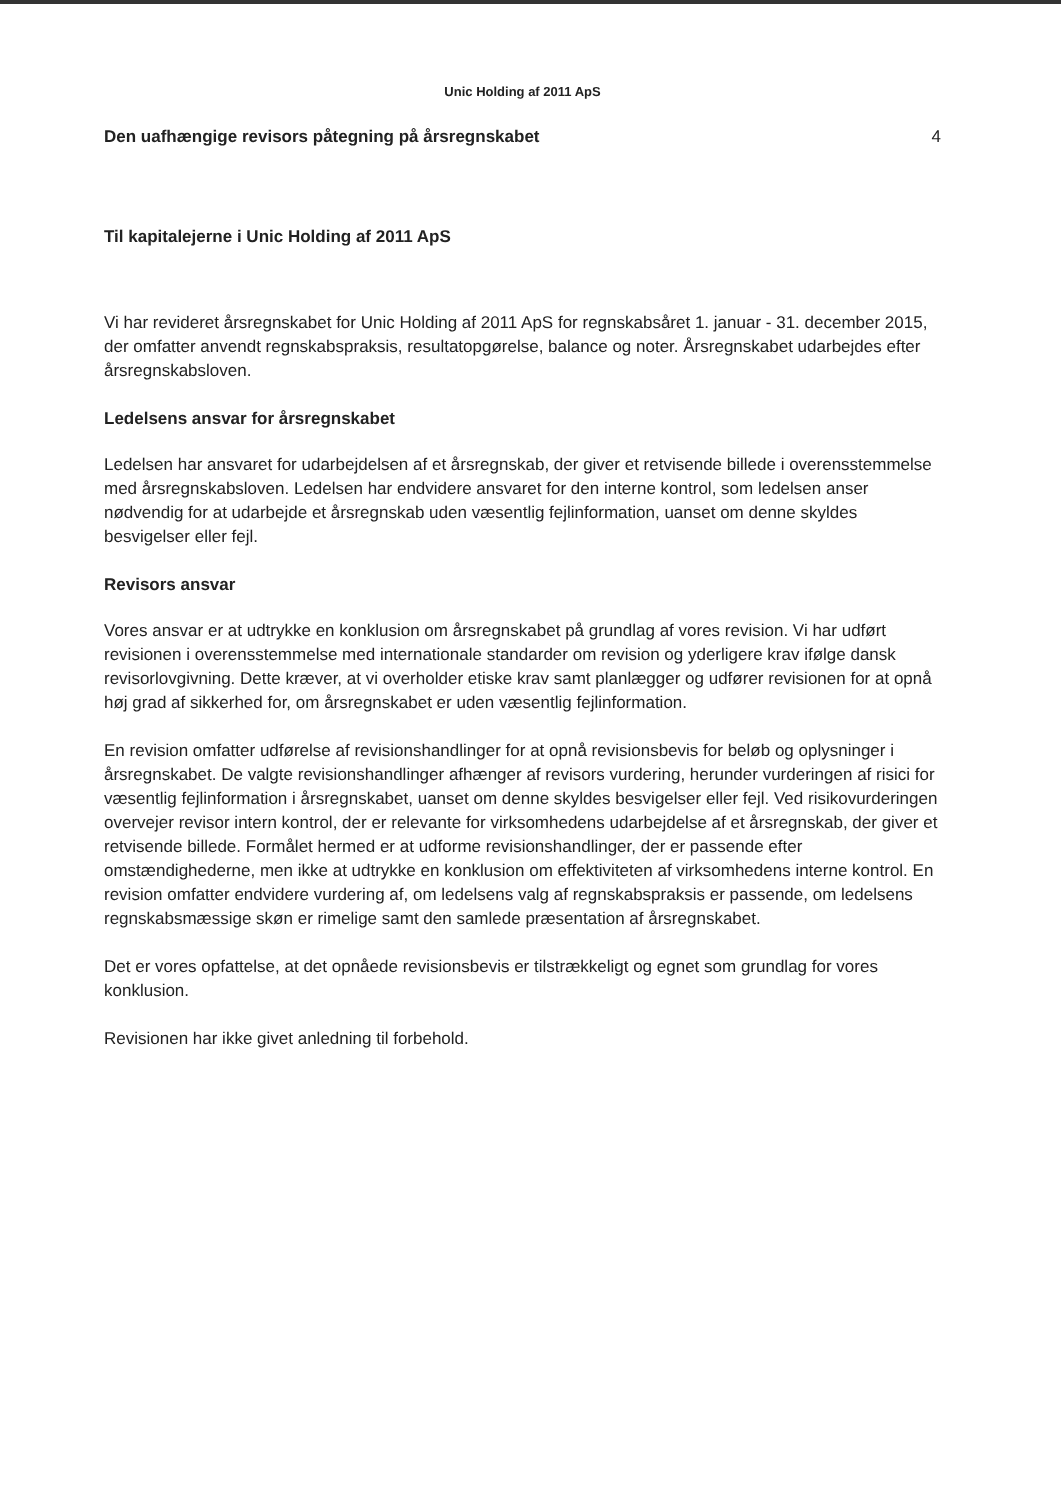Unic Holding af 2011 ApS
Den uafhængige revisors påtegning på årsregnskabet 4
Til kapitalejerne i Unic Holding af 2011 ApS
Vi har revideret årsregnskabet for Unic Holding af 2011 ApS for regnskabsåret 1. januar - 31. december 2015, der omfatter anvendt regnskabspraksis, resultatopgørelse, balance og noter. Årsregnskabet udarbejdes efter årsregnskabsloven.
Ledelsens ansvar for årsregnskabet
Ledelsen har ansvaret for udarbejdelsen af et årsregnskab, der giver et retvisende billede i overensstemmelse med årsregnskabsloven. Ledelsen har endvidere ansvaret for den interne kontrol, som ledelsen anser nødvendig for at udarbejde et årsregnskab uden væsentlig fejlinformation, uanset om denne skyldes besvigelser eller fejl.
Revisors ansvar
Vores ansvar er at udtrykke en konklusion om årsregnskabet på grundlag af vores revision. Vi har udført revisionen i overensstemmelse med internationale standarder om revision og yderligere krav ifølge dansk revisorlovgivning. Dette kræver, at vi overholder etiske krav samt planlægger og udfører revisionen for at opnå høj grad af sikkerhed for, om årsregnskabet er uden væsentlig fejlinformation.
En revision omfatter udførelse af revisionshandlinger for at opnå revisionsbevis for beløb og oplysninger i årsregnskabet. De valgte revisionshandlinger afhænger af revisors vurdering, herunder vurderingen af risici for væsentlig fejlinformation i årsregnskabet, uanset om denne skyldes besvigelser eller fejl. Ved risikovurderingen overvejer revisor intern kontrol, der er relevante for virksomhedens udarbejdelse af et årsregnskab, der giver et retvisende billede. Formålet hermed er at udforme revisionshandlinger, der er passende efter omstændighederne, men ikke at udtrykke en konklusion om effektiviteten af virksomhedens interne kontrol. En revision omfatter endvidere vurdering af, om ledelsens valg af regnskabspraksis er passende, om ledelsens regnskabsmæssige skøn er rimelige samt den samlede præsentation af årsregnskabet.
Det er vores opfattelse, at det opnåede revisionsbevis er tilstrækkeligt og egnet som grundlag for vores konklusion.
Revisionen har ikke givet anledning til forbehold.